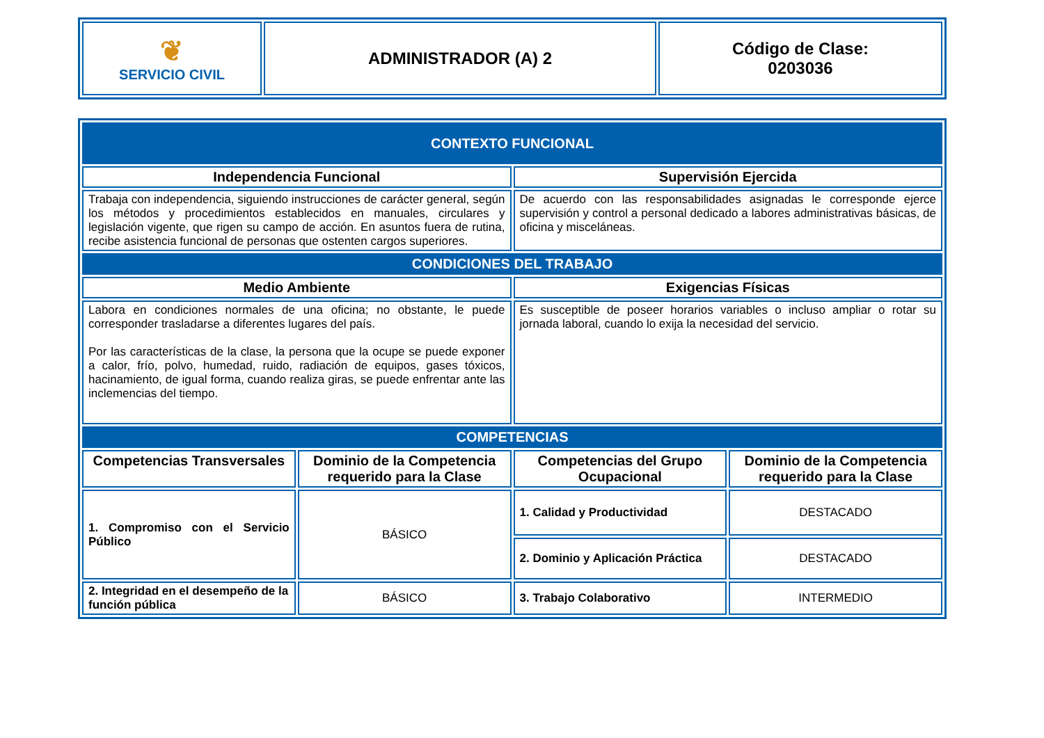| ❦ SERVICIO CIVIL | ADMINISTRADOR (A) 2 | Código de Clase: 0203036 |
| CONTEXTO FUNCIONAL | | | |
| Independencia Funcional | | Supervisión Ejercida | |
| Trabaja con independencia, siguiendo instrucciones de carácter general, según los métodos y procedimientos establecidos en manuales, circulares y legislación vigente, que rigen su campo de acción. En asuntos fuera de rutina, recibe asistencia funcional de personas que ostenten cargos superiores. | | De acuerdo con las responsabilidades asignadas le corresponde ejerce supervisión y control a personal dedicado a labores administrativas básicas, de oficina y misceláneas. | |
| CONDICIONES DEL TRABAJO | | | |
| Medio Ambiente | | Exigencias Físicas | |
| Labora en condiciones normales de una oficina; no obstante, le puede corresponder trasladarse a diferentes lugares del país. Por las características de la clase, la persona que la ocupe se puede exponer a calor, frío, polvo, humedad, ruido, radiación de equipos, gases tóxicos, hacinamiento, de igual forma, cuando realiza giras, se puede enfrentar ante las inclemencias del tiempo. | | Es susceptible de poseer horarios variables o incluso ampliar o rotar su jornada laboral, cuando lo exija la necesidad del servicio. | |
| COMPETENCIAS | | | |
| Competencias Transversales | Dominio de la Competencia requerido para la Clase | Competencias del Grupo Ocupacional | Dominio de la Competencia requerido para la Clase |
| 1. Compromiso con el Servicio Público | BÁSICO | 1. Calidad y Productividad | DESTACADO |
| | | 2. Dominio y Aplicación Práctica | DESTACADO |
| 2. Integridad en el desempeño de la función pública | BÁSICO | 3. Trabajo Colaborativo | INTERMEDIO |